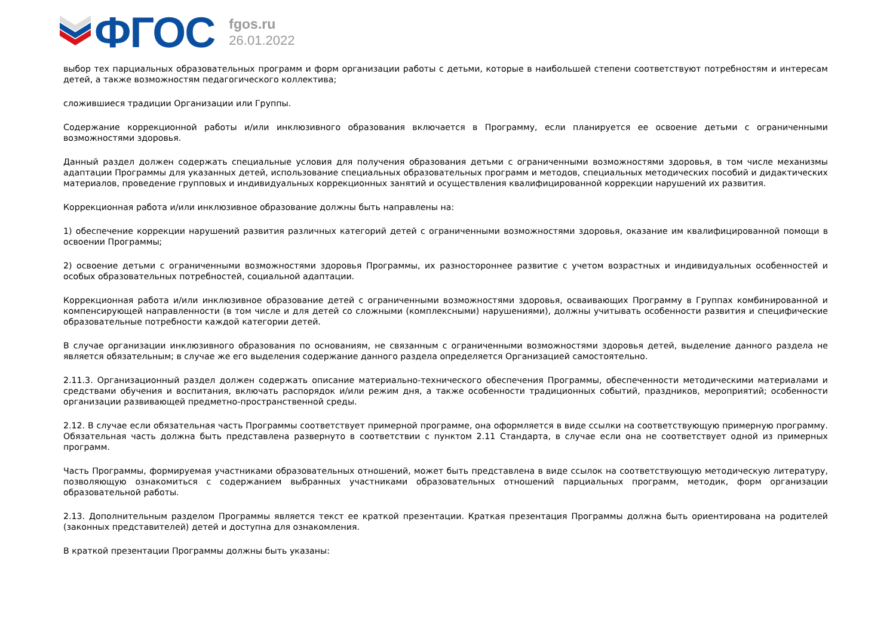ФГОС
fgos.ru
26.01.2022
выбор тех парциальных образовательных программ и форм организации работы с детьми, которые в наибольшей степени соответствуют потребностям и интересам детей, а также возможностям педагогического коллектива;
сложившиеся традиции Организации или Группы.
Содержание коррекционной работы и/или инклюзивного образования включается в Программу, если планируется ее освоение детьми с ограниченными возможностями здоровья.
Данный раздел должен содержать специальные условия для получения образования детьми с ограниченными возможностями здоровья, в том числе механизмы адаптации Программы для указанных детей, использование специальных образовательных программ и методов, специальных методических пособий и дидактических материалов, проведение групповых и индивидуальных коррекционных занятий и осуществления квалифицированной коррекции нарушений их развития.
Коррекционная работа и/или инклюзивное образование должны быть направлены на:
1) обеспечение коррекции нарушений развития различных категорий детей с ограниченными возможностями здоровья, оказание им квалифицированной помощи в освоении Программы;
2) освоение детьми с ограниченными возможностями здоровья Программы, их разностороннее развитие с учетом возрастных и индивидуальных особенностей и особых образовательных потребностей, социальной адаптации.
Коррекционная работа и/или инклюзивное образование детей с ограниченными возможностями здоровья, осваивающих Программу в Группах комбинированной и компенсирующей направленности (в том числе и для детей со сложными (комплексными) нарушениями), должны учитывать особенности развития и специфические образовательные потребности каждой категории детей.
В случае организации инклюзивного образования по основаниям, не связанным с ограниченными возможностями здоровья детей, выделение данного раздела не является обязательным; в случае же его выделения содержание данного раздела определяется Организацией самостоятельно.
2.11.3. Организационный раздел должен содержать описание материально-технического обеспечения Программы, обеспеченности методическими материалами и средствами обучения и воспитания, включать распорядок и/или режим дня, а также особенности традиционных событий, праздников, мероприятий; особенности организации развивающей предметно-пространственной среды.
2.12. В случае если обязательная часть Программы соответствует примерной программе, она оформляется в виде ссылки на соответствующую примерную программу. Обязательная часть должна быть представлена развернуто в соответствии с пунктом 2.11 Стандарта, в случае если она не соответствует одной из примерных программ.
Часть Программы, формируемая участниками образовательных отношений, может быть представлена в виде ссылок на соответствующую методическую литературу, позволяющую ознакомиться с содержанием выбранных участниками образовательных отношений парциальных программ, методик, форм организации образовательной работы.
2.13. Дополнительным разделом Программы является текст ее краткой презентации. Краткая презентация Программы должна быть ориентирована на родителей (законных представителей) детей и доступна для ознакомления.
В краткой презентации Программы должны быть указаны: